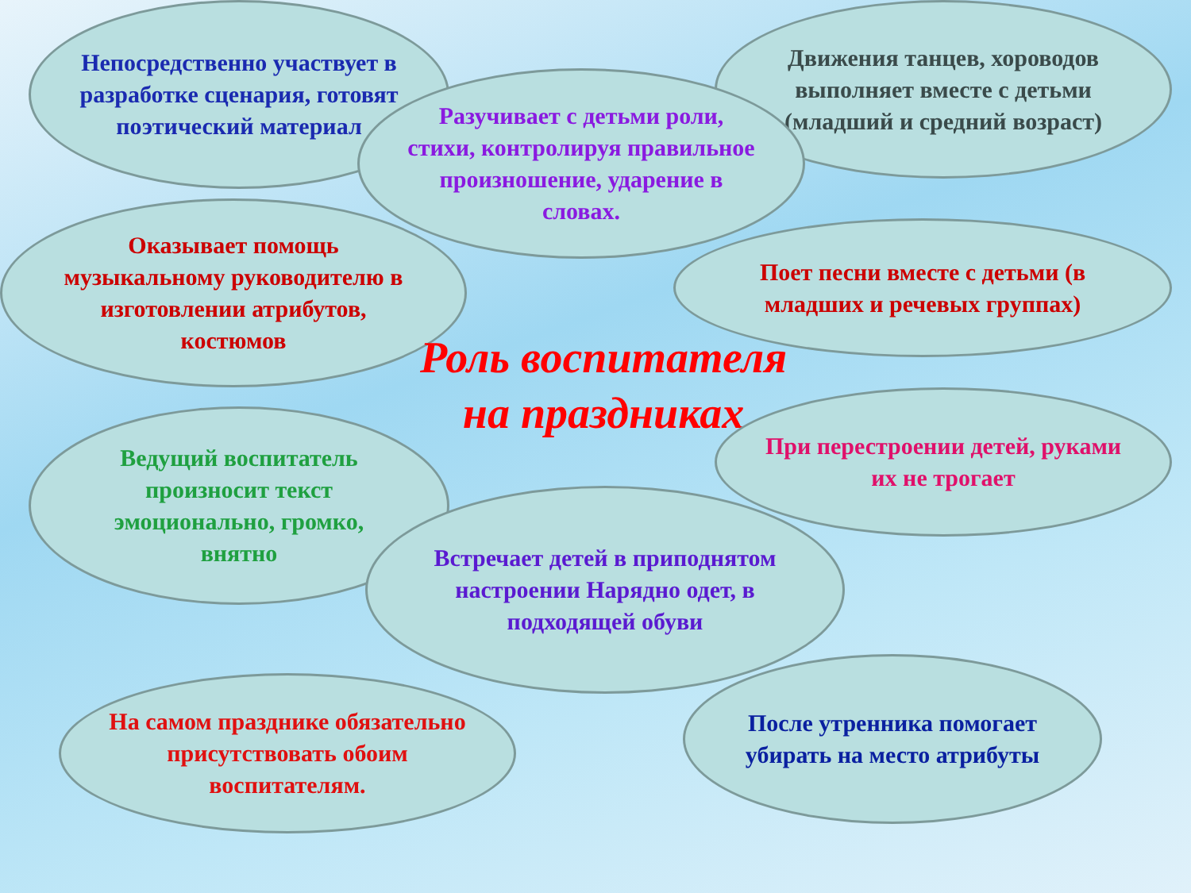Непосредственно участвует в разработке сценария, готовят поэтический материал
Движения танцев, хороводов выполняет вместе с детьми (младший и средний возраст)
Разучивает с детьми роли, стихи, контролируя правильное произношение, ударение в словах.
Оказывает помощь музыкальному руководителю в изготовлении атрибутов, костюмов
Поет песни вместе с детьми (в младших и речевых группах)
Роль воспитателя на праздниках
При перестроении детей, руками их не трогает
Ведущий воспитатель произносит текст эмоционально, громко, внятно
Встречает детей в приподнятом настроении Нарядно одет, в подходящей обуви
На самом празднике обязательно присутствовать обоим воспитателям.
После утренника помогает убирать на место атрибуты